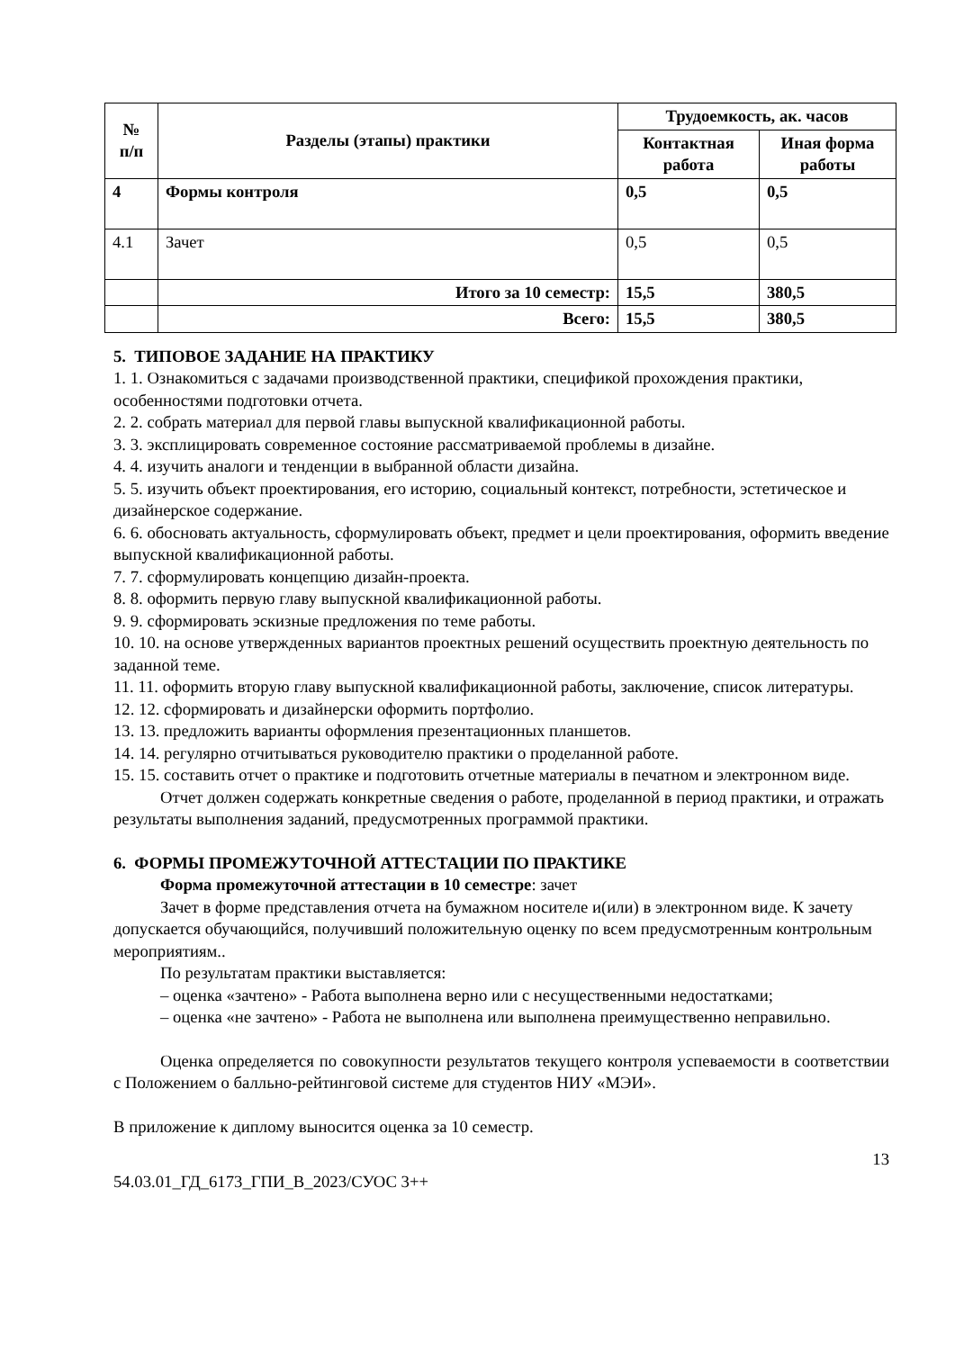| № п/п | Разделы (этапы) практики | Трудоемкость, ак. часов | |
| --- | --- | --- | --- |
| | | Контактная работа | Иная форма работы |
| 4 | Формы контроля | 0,5 | 0,5 |
| 4.1 | Зачет | 0,5 | 0,5 |
| | Итого за 10 семестр: | 15,5 | 380,5 |
| | Всего: | 15,5 | 380,5 |
5. ТИПОВОЕ ЗАДАНИЕ НА ПРАКТИКУ
1. 1. Ознакомиться с задачами производственной практики, спецификой прохождения практики, особенностями подготовки отчета.
2. 2. собрать материал для первой главы выпускной квалификационной работы.
3. 3. эксплицировать современное состояние рассматриваемой проблемы в дизайне.
4. 4. изучить аналоги и тенденции в выбранной области дизайна.
5. 5. изучить объект проектирования, его историю, социальный контекст, потребности, эстетическое и дизайнерское содержание.
6. 6. обосновать актуальность, сформулировать объект, предмет и цели проектирования, оформить введение выпускной квалификационной работы.
7. 7. сформулировать концепцию дизайн-проекта.
8. 8. оформить первую главу выпускной квалификационной работы.
9. 9. сформировать эскизные предложения по теме работы.
10. 10. на основе утвержденных вариантов проектных решений осуществить проектную деятельность по заданной теме.
11. 11. оформить вторую главу выпускной квалификационной работы, заключение, список литературы.
12. 12. сформировать и дизайнерски оформить портфолио.
13. 13. предложить варианты оформления презентационных планшетов.
14. 14. регулярно отчитываться руководителю практики о проделанной работе.
15. 15. составить отчет о практике и подготовить отчетные материалы в печатном и электронном виде.
Отчет должен содержать конкретные сведения о работе, проделанной в период практики, и отражать результаты выполнения заданий, предусмотренных программой практики.
6. ФОРМЫ ПРОМЕЖУТОЧНОЙ АТТЕСТАЦИИ ПО ПРАКТИКЕ
Форма промежуточной аттестации в 10 семестре: зачет
Зачет в форме представления отчета на бумажном носителе и(или) в электронном виде. К зачету допускается обучающийся, получивший положительную оценку по всем предусмотренным контрольным мероприятиям..
По результатам практики выставляется:
– оценка «зачтено» - Работа выполнена верно или с несущественными недостатками;
– оценка «не зачтено» - Работа не выполнена или выполнена преимущественно неправильно.
Оценка определяется по совокупности результатов текущего контроля успеваемости в соответствии с Положением о балльно-рейтинговой системе для студентов НИУ «МЭИ».
В приложение к диплому выносится оценка за 10 семестр.
13
54.03.01_ГД_6173_ГПИ_В_2023/СУОС 3++